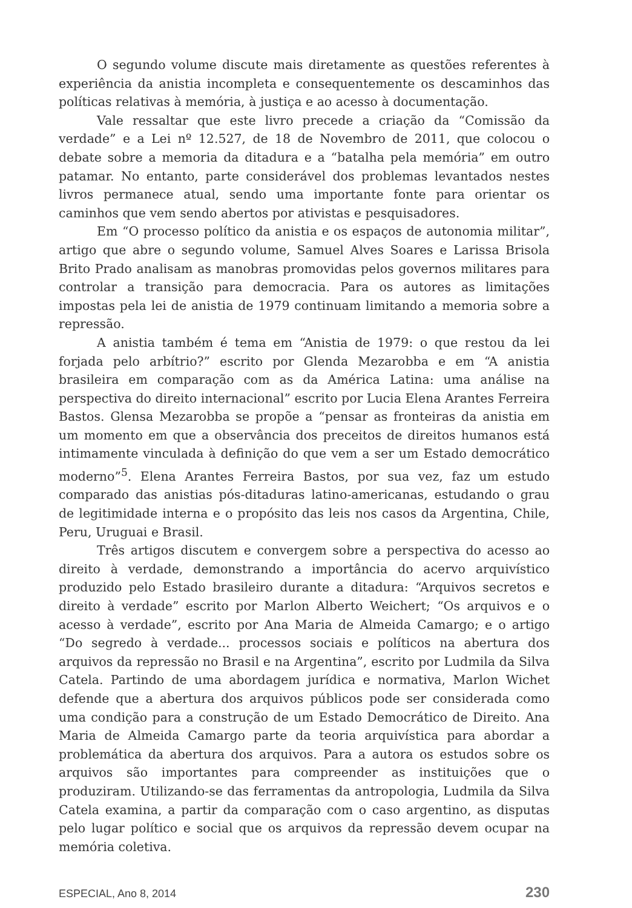O segundo volume discute mais diretamente as questões referentes à experiência da anistia incompleta e consequentemente os descaminhos das políticas relativas à memória, à justiça e ao acesso à documentação.
Vale ressaltar que este livro precede a criação da “Comissão da verdade” e a Lei nº 12.527, de 18 de Novembro de 2011, que colocou o debate sobre a memoria da ditadura e a “batalha pela memória” em outro patamar. No entanto, parte considerável dos problemas levantados nestes livros permanece atual, sendo uma importante fonte para orientar os caminhos que vem sendo abertos por ativistas e pesquisadores.
Em “O processo político da anistia e os espaços de autonomia militar”, artigo que abre o segundo volume, Samuel Alves Soares e Larissa Brisola Brito Prado analisam as manobras promovidas pelos governos militares para controlar a transição para democracia. Para os autores as limitações impostas pela lei de anistia de 1979 continuam limitando a memoria sobre a repressão.
A anistia também é tema em “Anistia de 1979: o que restou da lei forjada pelo arbítrio?” escrito por Glenda Mezarobba e em “A anistia brasileira em comparação com as da América Latina: uma análise na perspectiva do direito internacional” escrito por Lucia Elena Arantes Ferreira Bastos. Glensa Mezarobba se propõe a “pensar as fronteiras da anistia em um momento em que a observância dos preceitos de direitos humanos está intimamente vinculada à definição do que vem a ser um Estado democrático moderno”<sup>5</sup>. Elena Arantes Ferreira Bastos, por sua vez, faz um estudo comparado das anistias pós-ditaduras latino-americanas, estudando o grau de legitimidade interna e o propósito das leis nos casos da Argentina, Chile, Peru, Uruguai e Brasil.
Três artigos discutem e convergem sobre a perspectiva do acesso ao direito à verdade, demonstrando a importância do acervo arquivístico produzido pelo Estado brasileiro durante a ditadura: “Arquivos secretos e direito à verdade” escrito por Marlon Alberto Weichert; “Os arquivos e o acesso à verdade”, escrito por Ana Maria de Almeida Camargo; e o artigo “Do segredo à verdade... processos sociais e políticos na abertura dos arquivos da repressão no Brasil e na Argentina”, escrito por Ludmila da Silva Catela. Partindo de uma abordagem jurídica e normativa, Marlon Wichet defende que a abertura dos arquivos públicos pode ser considerada como uma condição para a construção de um Estado Democrático de Direito. Ana Maria de Almeida Camargo parte da teoria arquivística para abordar a problemática da abertura dos arquivos. Para a autora os estudos sobre os arquivos são importantes para compreender as instituições que o produziram. Utilizando-se das ferramentas da antropologia, Ludmila da Silva Catela examina, a partir da comparação com o caso argentino, as disputas pelo lugar político e social que os arquivos da repressão devem ocupar na memória coletiva.
ESPECIAL, Ano 8, 2014 230